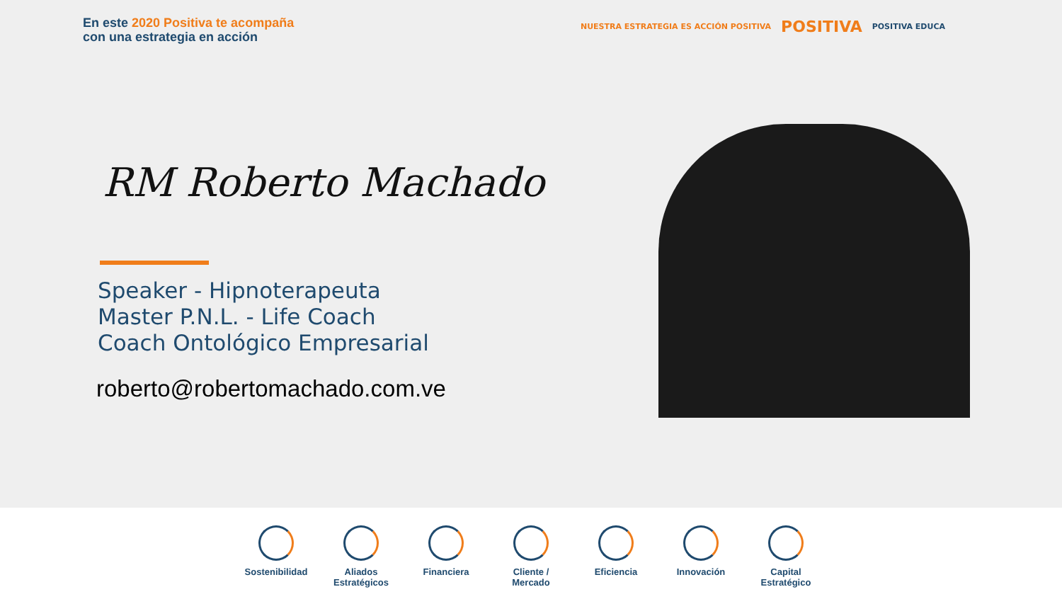En este 2020 Positiva te acompaña
con una estrategia en acción
NUESTRA ESTRATEGIA ES ACCIÓN POSITIVA
POSITIVA
POSITIVA EDUCA
RM Roberto Machado
Speaker - Hipnoterapeuta
Master P.N.L. - Life Coach
Coach Ontológico Empresarial
roberto@robertomachado.com.ve
Sostenibilidad
Aliados Estratégicos
Financiera Cliente / Mercado
Eficiencia Innovación Capital Estratégico